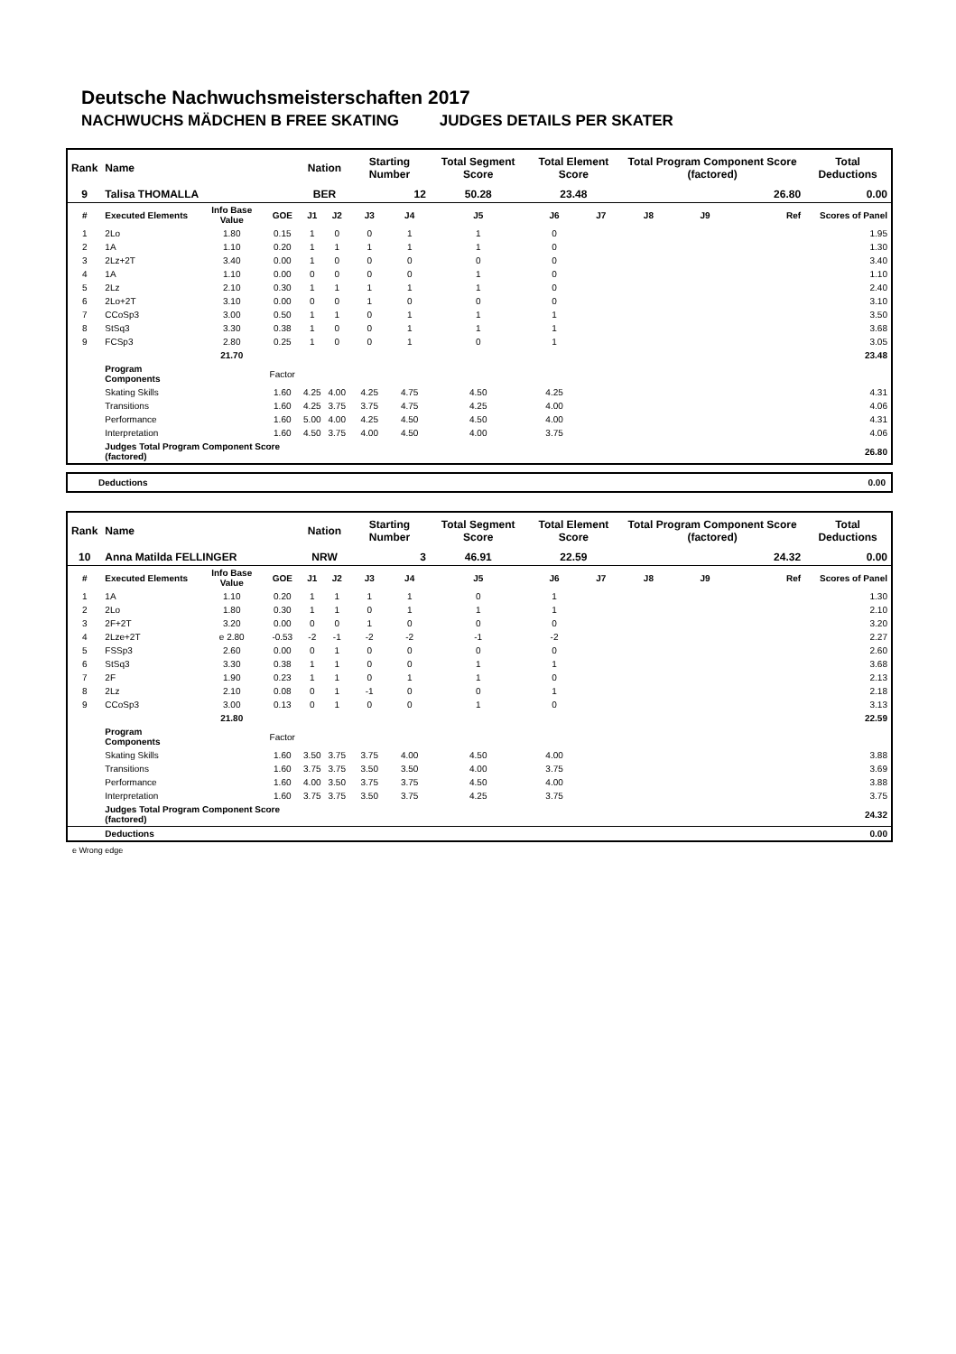Deutsche Nachwuchsmeisterschaften 2017
NACHWUCHS MÄDCHEN B FREE SKATING JUDGES DETAILS PER SKATER
| Rank | Name | | | Nation | | Starting Number | | Total Segment Score | Total Element Score | | Total Program Component Score (factored) | | | Total Deductions |
| --- | --- | --- | --- | --- | --- | --- | --- | --- | --- | --- | --- | --- | --- | --- |
| 9 | Talisa THOMALLA | | | BER | | 12 | | 50.28 | 23.48 | | 26.80 | | | 0.00 |
| # | Executed Elements | Info Base Value | GOE | J1 | J2 | J3 | J4 | J5 | J6 | J7 | J8 | J9 | Ref | Scores of Panel |
| 1 | 2Lo | 1.80 | 0.15 | 1 | 0 | 0 | 1 | 1 | 0 | | | | | 1.95 |
| 2 | 1A | 1.10 | 0.20 | 1 | 1 | 1 | 1 | 1 | 0 | | | | | 1.30 |
| 3 | 2Lz+2T | 3.40 | 0.00 | 1 | 0 | 0 | 0 | 0 | 0 | | | | | 3.40 |
| 4 | 1A | 1.10 | 0.00 | 0 | 0 | 0 | 0 | 1 | 0 | | | | | 1.10 |
| 5 | 2Lz | 2.10 | 0.30 | 1 | 1 | 1 | 1 | 1 | 0 | | | | | 2.40 |
| 6 | 2Lo+2T | 3.10 | 0.00 | 0 | 0 | 1 | 0 | 0 | 0 | | | | | 3.10 |
| 7 | CCoSp3 | 3.00 | 0.50 | 1 | 1 | 0 | 1 | 1 | 1 | | | | | 3.50 |
| 8 | StSq3 | 3.30 | 0.38 | 1 | 0 | 0 | 1 | 1 | 1 | | | | | 3.68 |
| 9 | FCSp3 | 2.80 | 0.25 | 1 | 0 | 0 | 1 | 0 | 1 | | | | | 3.05 |
| | | 21.70 | | | | | | | | | | | | 23.48 |
| | Program Components | | Factor | | | | | | | | | | | |
| | Skating Skills | | 1.60 | 4.25 | 4.00 | 4.25 | 4.75 | 4.50 | 4.25 | | | | | 4.31 |
| | Transitions | | 1.60 | 4.25 | 3.75 | 3.75 | 4.75 | 4.25 | 4.00 | | | | | 4.06 |
| | Performance | | 1.60 | 5.00 | 4.00 | 4.25 | 4.50 | 4.50 | 4.00 | | | | | 4.31 |
| | Interpretation | | 1.60 | 4.50 | 3.75 | 4.00 | 4.50 | 4.00 | 3.75 | | | | | 4.06 |
| | Judges Total Program Component Score (factored) | | | | | | | | | | | | | 26.80 |
Deductions 0.00
| Rank | Name | | | Nation | | Starting Number | | Total Segment Score | Total Element Score | | Total Program Component Score (factored) | | | Total Deductions |
| --- | --- | --- | --- | --- | --- | --- | --- | --- | --- | --- | --- | --- | --- | --- |
| 10 | Anna Matilda FELLINGER | | | NRW | | 3 | | 46.91 | 22.59 | | 24.32 | | | 0.00 |
| # | Executed Elements | Info Base Value | GOE | J1 | J2 | J3 | J4 | J5 | J6 | J7 | J8 | J9 | Ref | Scores of Panel |
| 1 | 1A | 1.10 | 0.20 | 1 | 1 | 1 | 1 | 0 | 1 | | | | | 1.30 |
| 2 | 2Lo | 1.80 | 0.30 | 1 | 1 | 0 | 1 | 1 | 1 | | | | | 2.10 |
| 3 | 2F+2T | 3.20 | 0.00 | 0 | 0 | 1 | 0 | 0 | 0 | | | | | 3.20 |
| 4 | 2Lze+2T | e 2.80 | -0.53 | -2 | -1 | -2 | -2 | -1 | -2 | | | | | 2.27 |
| 5 | FSSp3 | 2.60 | 0.00 | 0 | 1 | 0 | 0 | 0 | 0 | | | | | 2.60 |
| 6 | StSq3 | 3.30 | 0.38 | 1 | 1 | 0 | 0 | 1 | 1 | | | | | 3.68 |
| 7 | 2F | 1.90 | 0.23 | 1 | 1 | 0 | 1 | 1 | 0 | | | | | 2.13 |
| 8 | 2Lz | 2.10 | 0.08 | 0 | 1 | -1 | 0 | 0 | 1 | | | | | 2.18 |
| 9 | CCoSp3 | 3.00 | 0.13 | 0 | 1 | 0 | 0 | 1 | 0 | | | | | 3.13 |
| | | 21.80 | | | | | | | | | | | | 22.59 |
| | Program Components | | Factor | | | | | | | | | | | |
| | Skating Skills | | 1.60 | 3.50 | 3.75 | 3.75 | 4.00 | 4.50 | 4.00 | | | | | 3.88 |
| | Transitions | | 1.60 | 3.75 | 3.75 | 3.50 | 3.50 | 4.00 | 3.75 | | | | | 3.69 |
| | Performance | | 1.60 | 4.00 | 3.50 | 3.75 | 3.75 | 4.50 | 4.00 | | | | | 3.88 |
| | Interpretation | | 1.60 | 3.75 | 3.75 | 3.50 | 3.75 | 4.25 | 3.75 | | | | | 3.75 |
| | Judges Total Program Component Score (factored) | | | | | | | | | | | | | 24.32 |
| | Deductions | | | | | | | | | | | | | 0.00 |
e Wrong edge